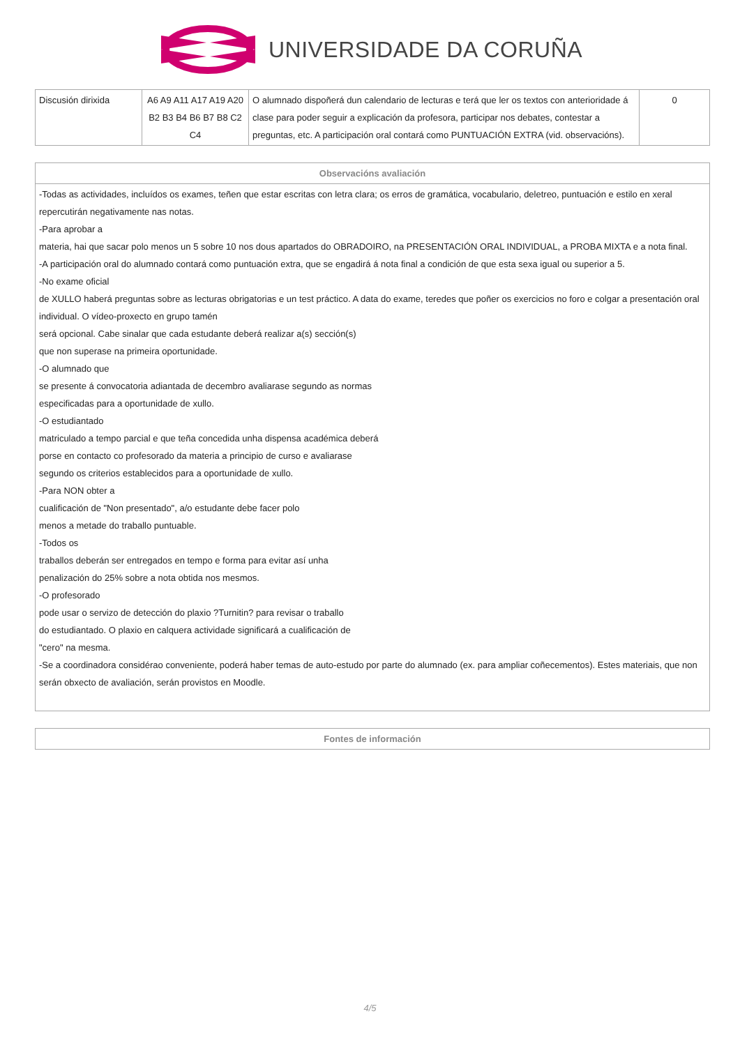UNIVERSIDADE DA CORUÑA
| Discusión dirixida | A6 A9 A11 A17 A19 A20 B2 B3 B4 B6 B7 B8 C2 C4 | O alumnado dispoñerá dun calendario de lecturas e terá que ler os textos con anterioridade á clase para poder seguir a explicación da profesora, participar nos debates, contestar a preguntas, etc. A participación oral contará como PUNTUACIÓN EXTRA (vid. observacións). | 0 |
| Observacións avaliación |
| --- |
| -Todas as actividades, incluídos os exames, teñen que estar escritas con letra clara; os erros de gramática, vocabulario, deletreo, puntuación e estilo en xeral repercutirán negativamente nas notas. -Para aprobar a materia, hai que sacar polo menos un 5 sobre 10 nos dous apartados do OBRADOIRO, na PRESENTACIÓN ORAL INDIVIDUAL, a PROBA MIXTA e a nota final. -A participación oral do alumnado contará como puntuación extra, que se engadirá á nota final a condición de que esta sexa igual ou superior a 5. -No exame oficial de XULLO haberá preguntas sobre as lecturas obrigatorias e un test práctico. A data do exame, teredes que poñer os exercicios no foro e colgar a presentación oral individual. O vídeo-proxecto en grupo tamén será opcional. Cabe sinalar que cada estudante deberá realizar a(s) sección(s) que non superase na primeira oportunidade. -O alumnado que se presente á convocatoria adiantada de decembro avaliarase segundo as normas especificadas para a oportunidade de xullo. -O estudiantado matriculado a tempo parcial e que teña concedida unha dispensa académica deberá porse en contacto co profesorado da materia a principio de curso e avaliarase segundo os criterios establecidos para a oportunidade de xullo. -Para NON obter a cualificación de "Non presentado", a/o estudante debe facer polo menos a metade do traballo puntuable. -Todos os traballos deberán ser entregados en tempo e forma para evitar así unha penalización do 25% sobre a nota obtida nos mesmos. -O profesorado pode usar o servizo de detección do plaxio ?Turnitin? para revisar o traballo do estudiantado. O plaxio en calquera actividade significará a cualificación de "cero" na mesma. -Se a coordinadora considérao conveniente, poderá haber temas de auto-estudo por parte do alumnado (ex. para ampliar coñecementos). Estes materiais, que non serán obxecto de avaliación, serán provistos en Moodle. |
| Fontes de información |
| --- |
4/5